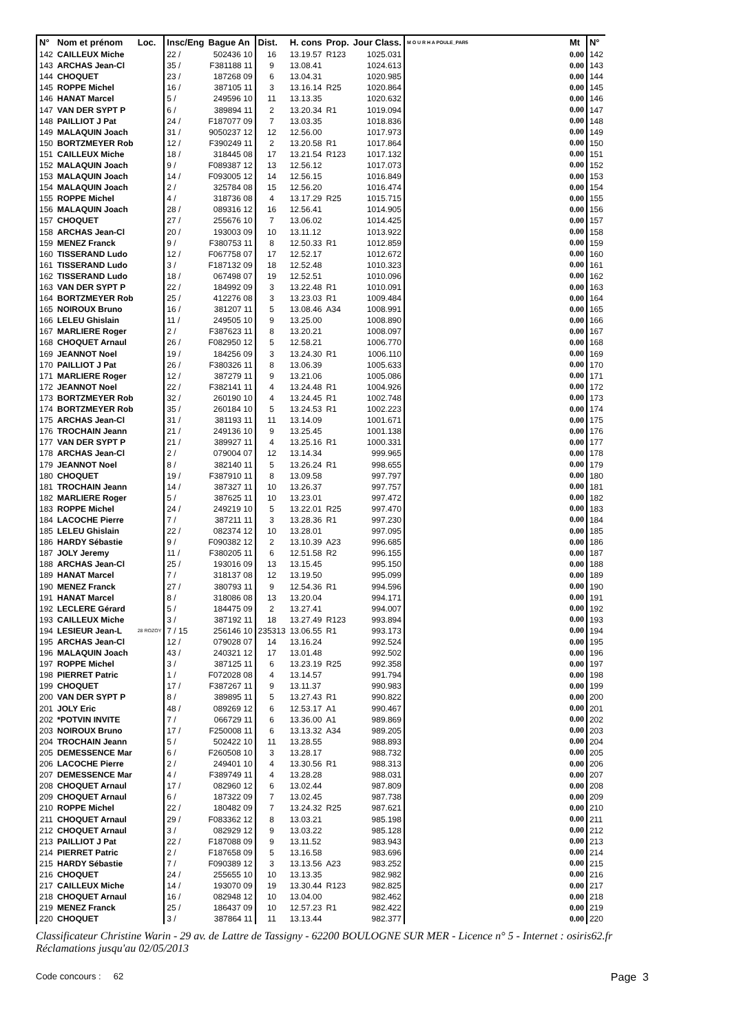| N° | Nom et prénom | Loc. | Insc/Eng | Bague An | Dist. | H. cons | Prop. | Jour Class. | M O U R H A POULE_PAR5 | Mt | N° |
| --- | --- | --- | --- | --- | --- | --- | --- | --- | --- | --- | --- |
| 142 | CAILLEUX Miche | | 22 / | 502436 10 | 16 | 13.19.57 | R123 | 1025.031 | | 0.00 | 142 |
| 143 | ARCHAS Jean-Cl | | 35 / | F381188 11 | 9 | 13.08.41 | | 1024.613 | | 0.00 | 143 |
| 144 | CHOQUET | | 23 / | 187268 09 | 6 | 13.04.31 | | 1020.985 | | 0.00 | 144 |
| 145 | ROPPE Michel | | 16 / | 387105 11 | 3 | 13.16.14 | R25 | 1020.864 | | 0.00 | 145 |
| 146 | HANAT Marcel | | 5 / | 249596 10 | 11 | 13.13.35 | | 1020.632 | | 0.00 | 146 |
| 147 | VAN DER SYPT P | | 6 / | 389894 11 | 2 | 13.20.34 | R1 | 1019.094 | | 0.00 | 147 |
| 148 | PAILLIOT J Pat | | 24 / | F187077 09 | 7 | 13.03.35 | | 1018.836 | | 0.00 | 148 |
| 149 | MALAQUIN Joach | | 31 / | 9050237 12 | 12 | 12.56.00 | | 1017.973 | | 0.00 | 149 |
| 150 | BORTZMEYER Rob | | 12 / | F390249 11 | 2 | 13.20.58 | R1 | 1017.864 | | 0.00 | 150 |
| 151 | CAILLEUX Miche | | 18 / | 318445 08 | 17 | 13.21.54 | R123 | 1017.132 | | 0.00 | 151 |
| 152 | MALAQUIN Joach | | 9 / | F089387 12 | 13 | 12.56.12 | | 1017.073 | | 0.00 | 152 |
| 153 | MALAQUIN Joach | | 14 / | F093005 12 | 14 | 12.56.15 | | 1016.849 | | 0.00 | 153 |
| 154 | MALAQUIN Joach | | 2 / | 325784 08 | 15 | 12.56.20 | | 1016.474 | | 0.00 | 154 |
| 155 | ROPPE Michel | | 4 / | 318736 08 | 4 | 13.17.29 | R25 | 1015.715 | | 0.00 | 155 |
| 156 | MALAQUIN Joach | | 28 / | 089316 12 | 16 | 12.56.41 | | 1014.905 | | 0.00 | 156 |
| 157 | CHOQUET | | 27 / | 255676 10 | 7 | 13.06.02 | | 1014.425 | | 0.00 | 157 |
| 158 | ARCHAS Jean-Cl | | 20 / | 193003 09 | 10 | 13.11.12 | | 1013.922 | | 0.00 | 158 |
| 159 | MENEZ Franck | | 9 / | F380753 11 | 8 | 12.50.33 | R1 | 1012.859 | | 0.00 | 159 |
| 160 | TISSERAND Ludo | | 12 / | F067758 07 | 17 | 12.52.17 | | 1012.672 | | 0.00 | 160 |
| 161 | TISSERAND Ludo | | 3 / | F187132 09 | 18 | 12.52.48 | | 1010.323 | | 0.00 | 161 |
| 162 | TISSERAND Ludo | | 18 / | 067498 07 | 19 | 12.52.51 | | 1010.096 | | 0.00 | 162 |
| 163 | VAN DER SYPT P | | 22 / | 184992 09 | 3 | 13.22.48 | R1 | 1010.091 | | 0.00 | 163 |
| 164 | BORTZMEYER Rob | | 25 / | 412276 08 | 3 | 13.23.03 | R1 | 1009.484 | | 0.00 | 164 |
| 165 | NOIROUX Bruno | | 16 / | 381207 11 | 5 | 13.08.46 | A34 | 1008.991 | | 0.00 | 165 |
| 166 | LELEU Ghislain | | 11 / | 249505 10 | 9 | 13.25.00 | | 1008.890 | | 0.00 | 166 |
| 167 | MARLIERE Roger | | 2 / | F387623 11 | 8 | 13.20.21 | | 1008.097 | | 0.00 | 167 |
| 168 | CHOQUET Arnaul | | 26 / | F082950 12 | 5 | 12.58.21 | | 1006.770 | | 0.00 | 168 |
| 169 | JEANNOT Noel | | 19 / | 184256 09 | 3 | 13.24.30 | R1 | 1006.110 | | 0.00 | 169 |
| 170 | PAILLIOT J Pat | | 26 / | F380326 11 | 8 | 13.06.39 | | 1005.633 | | 0.00 | 170 |
| 171 | MARLIERE Roger | | 12 / | 387279 11 | 9 | 13.21.06 | | 1005.086 | | 0.00 | 171 |
| 172 | JEANNOT Noel | | 22 / | F382141 11 | 4 | 13.24.48 | R1 | 1004.926 | | 0.00 | 172 |
| 173 | BORTZMEYER Rob | | 32 / | 260190 10 | 4 | 13.24.45 | R1 | 1002.748 | | 0.00 | 173 |
| 174 | BORTZMEYER Rob | | 35 / | 260184 10 | 5 | 13.24.53 | R1 | 1002.223 | | 0.00 | 174 |
| 175 | ARCHAS Jean-Cl | | 31 / | 381193 11 | 11 | 13.14.09 | | 1001.671 | | 0.00 | 175 |
| 176 | TROCHAIN Jeann | | 21 / | 249136 10 | 9 | 13.25.45 | | 1001.138 | | 0.00 | 176 |
| 177 | VAN DER SYPT P | | 21 / | 389927 11 | 4 | 13.25.16 | R1 | 1000.331 | | 0.00 | 177 |
| 178 | ARCHAS Jean-Cl | | 2 / | 079004 07 | 12 | 13.14.34 | | 999.965 | | 0.00 | 178 |
| 179 | JEANNOT Noel | | 8 / | 382140 11 | 5 | 13.26.24 | R1 | 998.655 | | 0.00 | 179 |
| 180 | CHOQUET | | 19 / | F387910 11 | 8 | 13.09.58 | | 997.797 | | 0.00 | 180 |
| 181 | TROCHAIN Jeann | | 14 / | 387327 11 | 10 | 13.26.37 | | 997.757 | | 0.00 | 181 |
| 182 | MARLIERE Roger | | 5 / | 387625 11 | 10 | 13.23.01 | | 997.472 | | 0.00 | 182 |
| 183 | ROPPE Michel | | 24 / | 249219 10 | 5 | 13.22.01 | R25 | 997.470 | | 0.00 | 183 |
| 184 | LACOCHE Pierre | | 7 / | 387211 11 | 3 | 13.28.36 | R1 | 997.230 | | 0.00 | 184 |
| 185 | LELEU Ghislain | | 22 / | 082374 12 | 10 | 13.28.01 | | 997.095 | | 0.00 | 185 |
| 186 | HARDY Sébastie | | 9 / | F090382 12 | 2 | 13.10.39 | A23 | 996.685 | | 0.00 | 186 |
| 187 | JOLY Jeremy | | 11 / | F380205 11 | 6 | 12.51.58 | R2 | 996.155 | | 0.00 | 187 |
| 188 | ARCHAS Jean-Cl | | 25 / | 193016 09 | 13 | 13.15.45 | | 995.150 | | 0.00 | 188 |
| 189 | HANAT Marcel | | 7 / | 318137 08 | 12 | 13.19.50 | | 995.099 | | 0.00 | 189 |
| 190 | MENEZ Franck | | 27 / | 380793 11 | 9 | 12.54.36 | R1 | 994.596 | | 0.00 | 190 |
| 191 | HANAT Marcel | | 8 / | 318086 08 | 13 | 13.20.04 | | 994.171 | | 0.00 | 191 |
| 192 | LECLERE Gérard | | 5 / | 184475 09 | 2 | 13.27.41 | | 994.007 | | 0.00 | 192 |
| 193 | CAILLEUX Miche | | 3 / | 387192 11 | 18 | 13.27.49 | R123 | 993.894 | | 0.00 | 193 |
| 194 | LESIEUR Jean-L | 28 ROZOY | 7 / 15 | 256146 10 | 235313 | 13.06.55 | R1 | 993.173 | | 0.00 | 194 |
| 195 | ARCHAS Jean-Cl | | 12 / | 079028 07 | 14 | 13.16.24 | | 992.524 | | 0.00 | 195 |
| 196 | MALAQUIN Joach | | 43 / | 240321 12 | 17 | 13.01.48 | | 992.502 | | 0.00 | 196 |
| 197 | ROPPE Michel | | 3 / | 387125 11 | 6 | 13.23.19 | R25 | 992.358 | | 0.00 | 197 |
| 198 | PIERRET Patric | | 1 / | F072028 08 | 4 | 13.14.57 | | 991.794 | | 0.00 | 198 |
| 199 | CHOQUET | | 17 / | F387267 11 | 9 | 13.11.37 | | 990.983 | | 0.00 | 199 |
| 200 | VAN DER SYPT P | | 8 / | 389895 11 | 5 | 13.27.43 | R1 | 990.822 | | 0.00 | 200 |
| 201 | JOLY Eric | | 48 / | 089269 12 | 6 | 12.53.17 | A1 | 990.467 | | 0.00 | 201 |
| 202 | *POTVIN INVITE | | 7 / | 066729 11 | 6 | 13.36.00 | A1 | 989.869 | | 0.00 | 202 |
| 203 | NOIROUX Bruno | | 17 / | F250008 11 | 6 | 13.13.32 | A34 | 989.205 | | 0.00 | 203 |
| 204 | TROCHAIN Jeann | | 5 / | 502422 10 | 11 | 13.28.55 | | 988.893 | | 0.00 | 204 |
| 205 | DEMESSENCE Mar | | 6 / | F260508 10 | 3 | 13.28.17 | | 988.732 | | 0.00 | 205 |
| 206 | LACOCHE Pierre | | 2 / | 249401 10 | 4 | 13.30.56 | R1 | 988.313 | | 0.00 | 206 |
| 207 | DEMESSENCE Mar | | 4 / | F389749 11 | 4 | 13.28.28 | | 988.031 | | 0.00 | 207 |
| 208 | CHOQUET Arnaul | | 17 / | 082960 12 | 6 | 13.02.44 | | 987.809 | | 0.00 | 208 |
| 209 | CHOQUET Arnaul | | 6 / | 187322 09 | 7 | 13.02.45 | | 987.738 | | 0.00 | 209 |
| 210 | ROPPE Michel | | 22 / | 180482 09 | 7 | 13.24.32 | R25 | 987.621 | | 0.00 | 210 |
| 211 | CHOQUET Arnaul | | 29 / | F083362 12 | 8 | 13.03.21 | | 985.198 | | 0.00 | 211 |
| 212 | CHOQUET Arnaul | | 3 / | 082929 12 | 9 | 13.03.22 | | 985.128 | | 0.00 | 212 |
| 213 | PAILLIOT J Pat | | 22 / | F187088 09 | 9 | 13.11.52 | | 983.943 | | 0.00 | 213 |
| 214 | PIERRET Patric | | 2 / | F187658 09 | 5 | 13.16.58 | | 983.696 | | 0.00 | 214 |
| 215 | HARDY Sébastie | | 7 / | F090389 12 | 3 | 13.13.56 | A23 | 983.252 | | 0.00 | 215 |
| 216 | CHOQUET | | 24 / | 255655 10 | 10 | 13.13.35 | | 982.982 | | 0.00 | 216 |
| 217 | CAILLEUX Miche | | 14 / | 193070 09 | 19 | 13.30.44 | R123 | 982.825 | | 0.00 | 217 |
| 218 | CHOQUET Arnaul | | 16 / | 082948 12 | 10 | 13.04.00 | | 982.462 | | 0.00 | 218 |
| 219 | MENEZ Franck | | 25 / | 186437 09 | 10 | 12.57.23 | R1 | 982.422 | | 0.00 | 219 |
| 220 | CHOQUET | | 3 / | 387864 11 | 11 | 13.13.44 | | 982.377 | | 0.00 | 220 |
Classificateur Christine Warin - 29 av. de Lattre de Tassigny - 62200 BOULOGNE SUR MER - Licence n° 5 - Internet : osiris62.fr
Réclamations jusqu'au 02/05/2013
Code concours : 62 Page 3